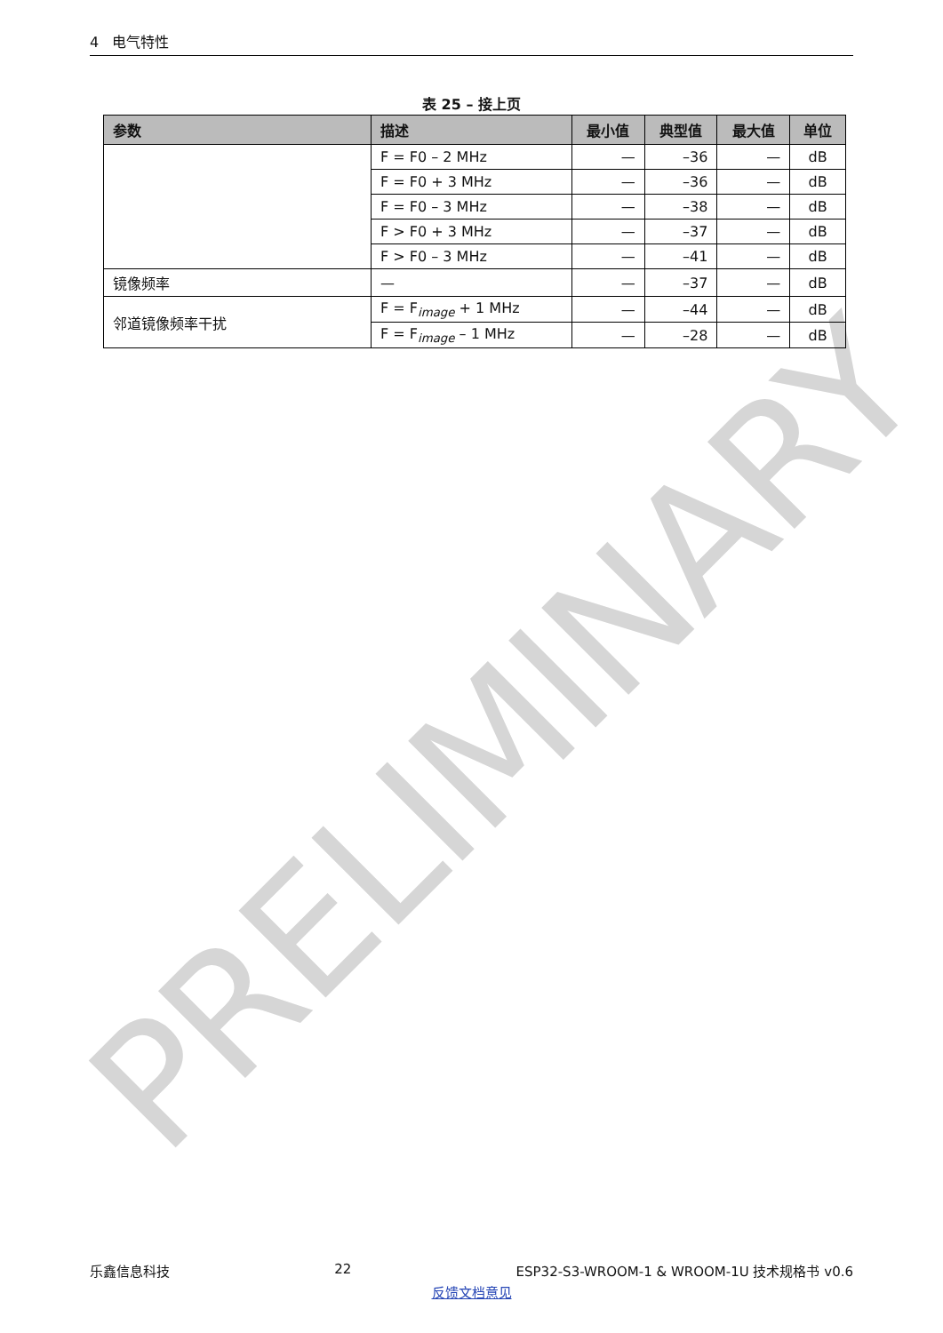PRELIMINARY
4 电气特性
表 25 – 接上页
| 参数 | 描述 | 最小值 | 典型值 | 最大值 | 单位 |
| --- | --- | --- | --- | --- | --- |
| | F = F0 – 2 MHz | — | –36 | — | dB |
| | F = F0 + 3 MHz | — | –36 | — | dB |
| | F = F0 – 3 MHz | — | –38 | — | dB |
| | F > F0 + 3 MHz | — | –37 | — | dB |
| | F > F0 – 3 MHz | — | –41 | — | dB |
| 镜像频率 | — | — | –37 | — | dB |
| 邻道镜像频率干扰 | F = F<sub>image</sub> + 1 MHz | — | –44 | — | dB |
| | F = F<sub>image</sub> – 1 MHz | — | –28 | — | dB |
乐鑫信息科技 22 ESP32-S3-WROOM-1 & WROOM-1U 技术规格书 v0.6
反馈文档意见